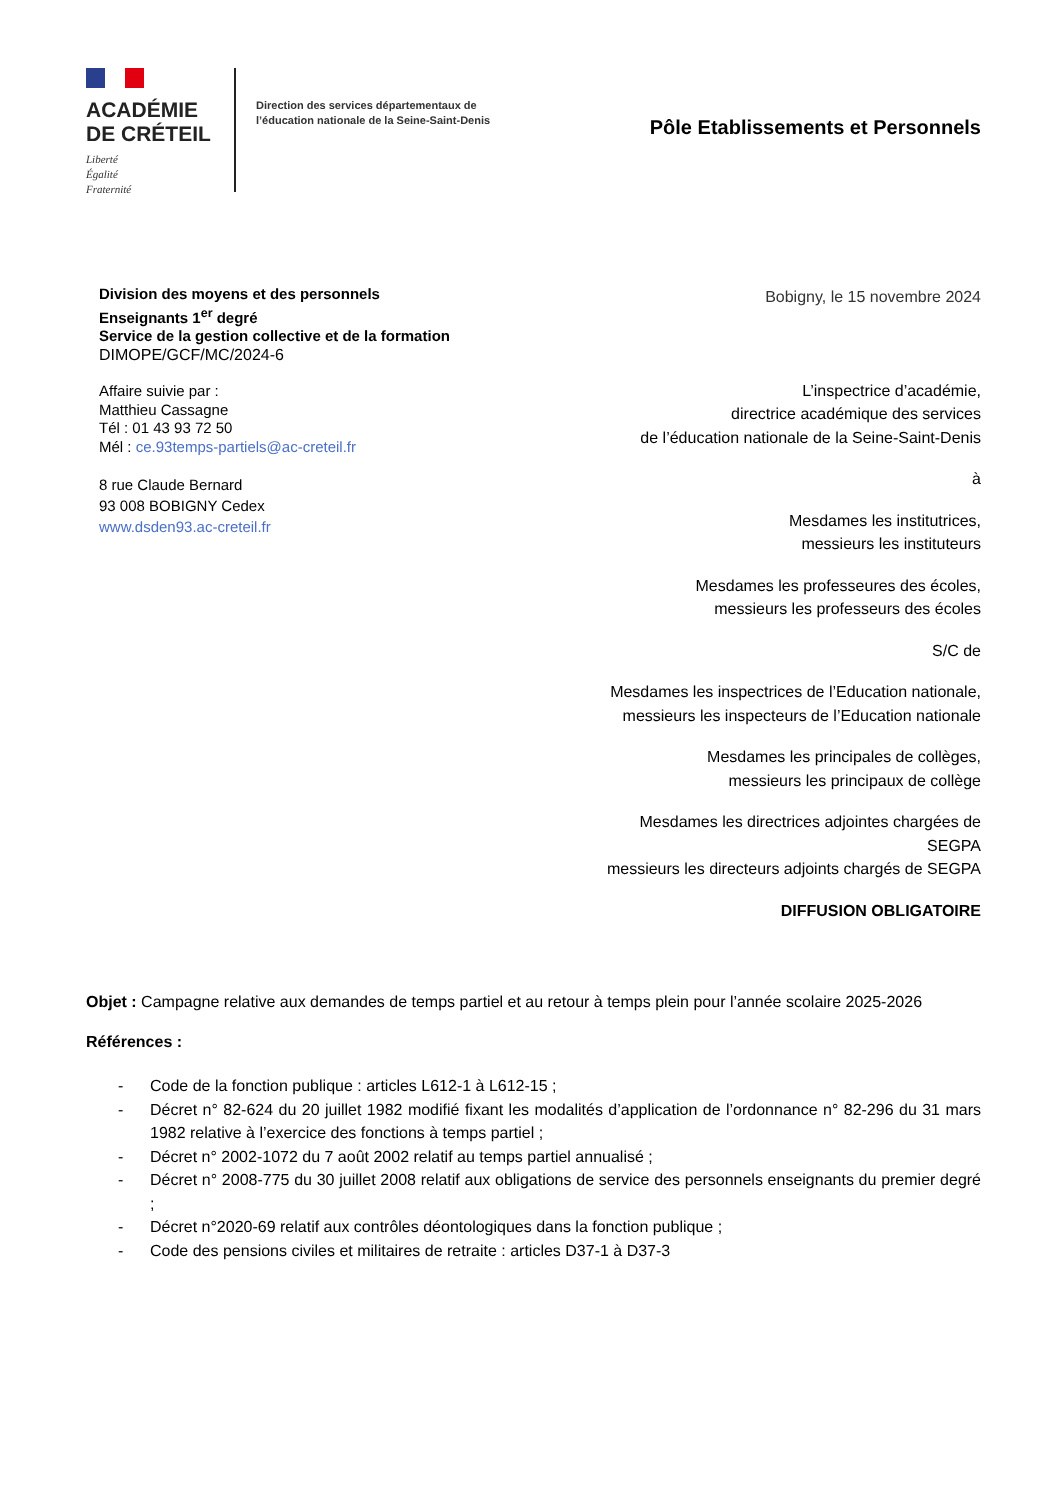ACADÉMIE
DE CRÉTEIL
Liberté
Égalité
Fraternité
Direction des services départementaux de l’éducation nationale de la Seine-Saint-Denis
Pôle Etablissements et Personnels
Division des moyens et des personnels
Enseignants 1<sup>er</sup> degré
Service de la gestion collective et de la formation
DIMOPE/GCF/MC/2024-6
Affaire suivie par :
Matthieu Cassagne
Tél : 01 43 93 72 50
Mél : ce.93temps-partiels@ac-creteil.fr
8 rue Claude Bernard
93 008 BOBIGNY Cedex
www.dsden93.ac-creteil.fr
Bobigny, le 15 novembre 2024
L’inspectrice d’académie,
directrice académique des services
de l’éducation nationale de la Seine-Saint-Denis
à
Mesdames les institutrices,
messieurs les instituteurs
Mesdames les professeures des écoles,
messieurs les professeurs des écoles
S/C de
Mesdames les inspectrices de l’Education nationale,
messieurs les inspecteurs de l’Education nationale
Mesdames les principales de collèges,
messieurs les principaux de collège
Mesdames les directrices adjointes chargées de
SEGPA
messieurs les directeurs adjoints chargés de SEGPA
DIFFUSION OBLIGATOIRE
Objet : Campagne relative aux demandes de temps partiel et au retour à temps plein pour l’année scolaire 2025-2026
Références :
- Code de la fonction publique : articles L612-1 à L612-15 ;
- Décret n° 82-624 du 20 juillet 1982 modifié fixant les modalités d’application de l’ordonnance n° 82-296 du 31 mars 1982 relative à l’exercice des fonctions à temps partiel ;
- Décret n° 2002-1072 du 7 août 2002 relatif au temps partiel annualisé ;
- Décret n° 2008-775 du 30 juillet 2008 relatif aux obligations de service des personnels enseignants du premier degré ;
- Décret n°2020-69 relatif aux contrôles déontologiques dans la fonction publique ;
- Code des pensions civiles et militaires de retraite : articles D37-1 à D37-3